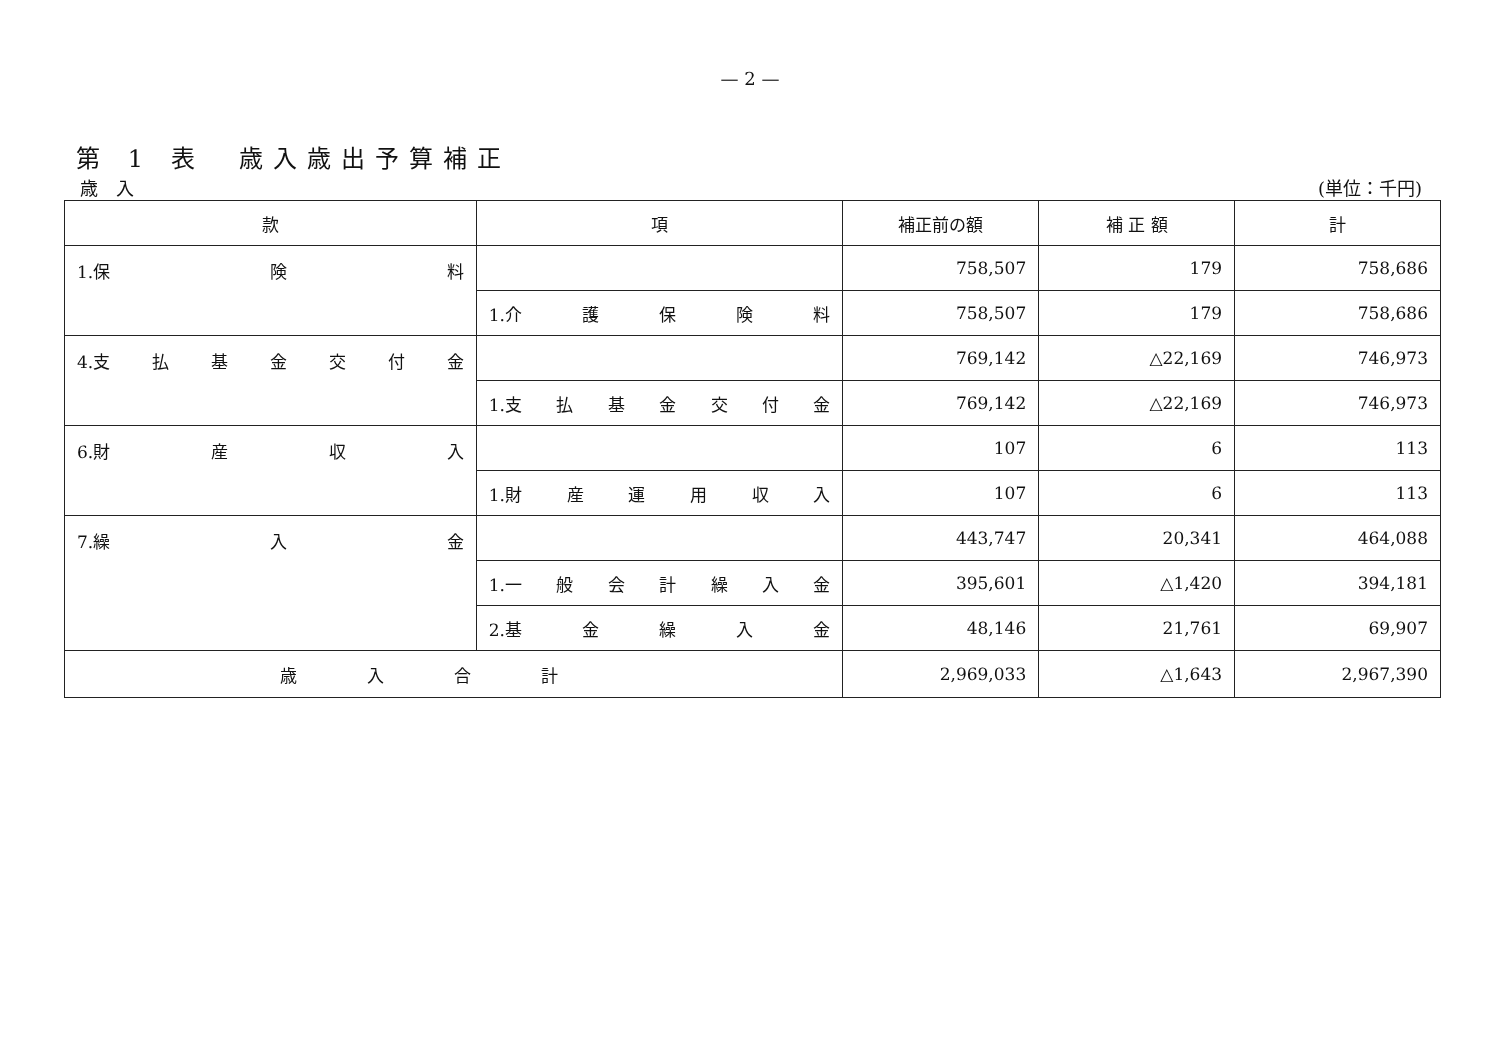— 2 —
第 1 表　歳入歳出予算補正
歳　入 (単位：千円)
| 款 | 項 | 補正前の額 | 補 正 額 | 計 |
| --- | --- | --- | --- | --- |
| 1.保 険 料 | | 758,507 | 179 | 758,686 |
| | 1.介 護 保 険 料 | 758,507 | 179 | 758,686 |
| 4.支 払 基 金 交 付 金 | | 769,142 | △22,169 | 746,973 |
| | 1.支 払 基 金 交 付 金 | 769,142 | △22,169 | 746,973 |
| 6.財 産 収 入 | | 107 | 6 | 113 |
| | 1.財 産 運 用 収 入 | 107 | 6 | 113 |
| 7.繰 入 金 | | 443,747 | 20,341 | 464,088 |
| | 1.一 般 会 計 繰 入 金 | 395,601 | △1,420 | 394,181 |
| | 2.基 金 繰 入 金 | 48,146 | 21,761 | 69,907 |
| 歳入合計 | | 2,969,033 | △1,643 | 2,967,390 |